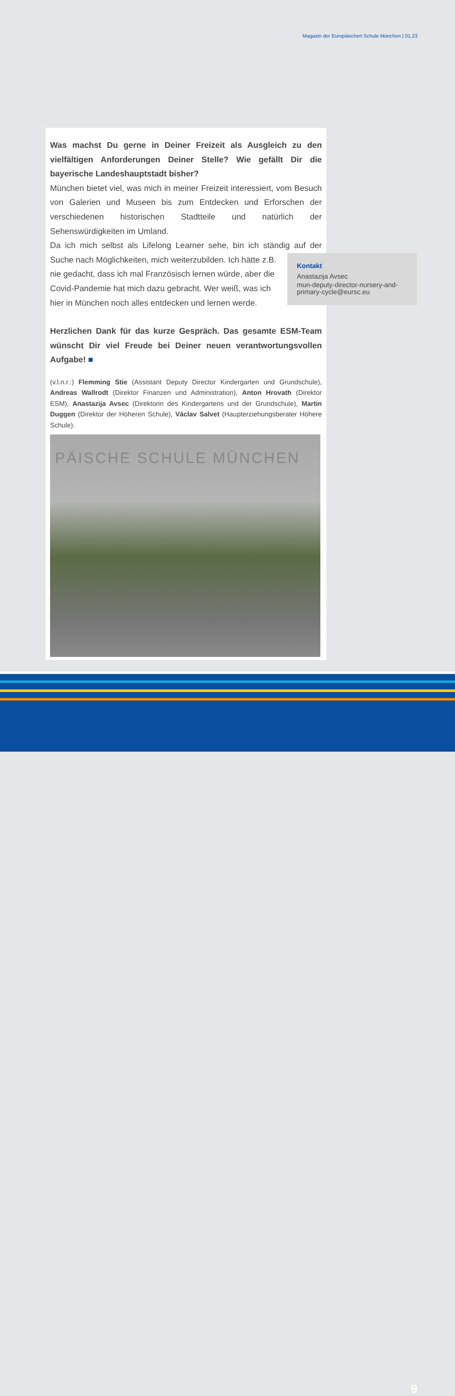Magazin der Europäischen Schule München | 01.23
Was machst Du gerne in Deiner Freizeit als Ausgleich zu den vielfältigen Anforderungen Deiner Stelle? Wie gefällt Dir die bayerische Landeshauptstadt bisher?
München bietet viel, was mich in meiner Freizeit interessiert, vom Besuch von Galerien und Museen bis zum Entdecken und Erforschen der verschiedenen historischen Stadtteile und natürlich der Sehenswürdigkeiten im Umland.
Da ich mich selbst als Lifelong Learner sehe, bin ich ständig auf der Suche nach Möglichkeiten, mich weiterzubilden. Ich hätte z.B.
nie gedacht, dass ich mal Französisch lernen würde, aber die
Covid-Pandemie hat mich dazu gebracht. Wer weiß, was ich
hier in München noch alles entdecken und lernen werde.
Herzlichen Dank für das kurze Gespräch. Das gesamte ESM-Team wünscht Dir viel Freude bei Deiner neuen verantwortungsvollen Aufgabe! ■
(v.l.n.r.:) Flemming Stie (Assistant Deputy Director Kindergarten und Grundschule), Andreas Wallrodt (Direktor Finanzen und Administration), Anton Hrovath (Direktor ESM), Anastazija Avsec (Direktorin des Kindergartens und der Grundschule), Martin Duggen (Direktor der Höheren Schule), Václav Salvet (Haupterziehungsberater Höhere Schule).
PÄISCHE SCHULE MÜNCHEN
Kontakt
Anastazija Avsec
mun-deputy-director-nursery-and-primary-cycle@eursc.eu
9